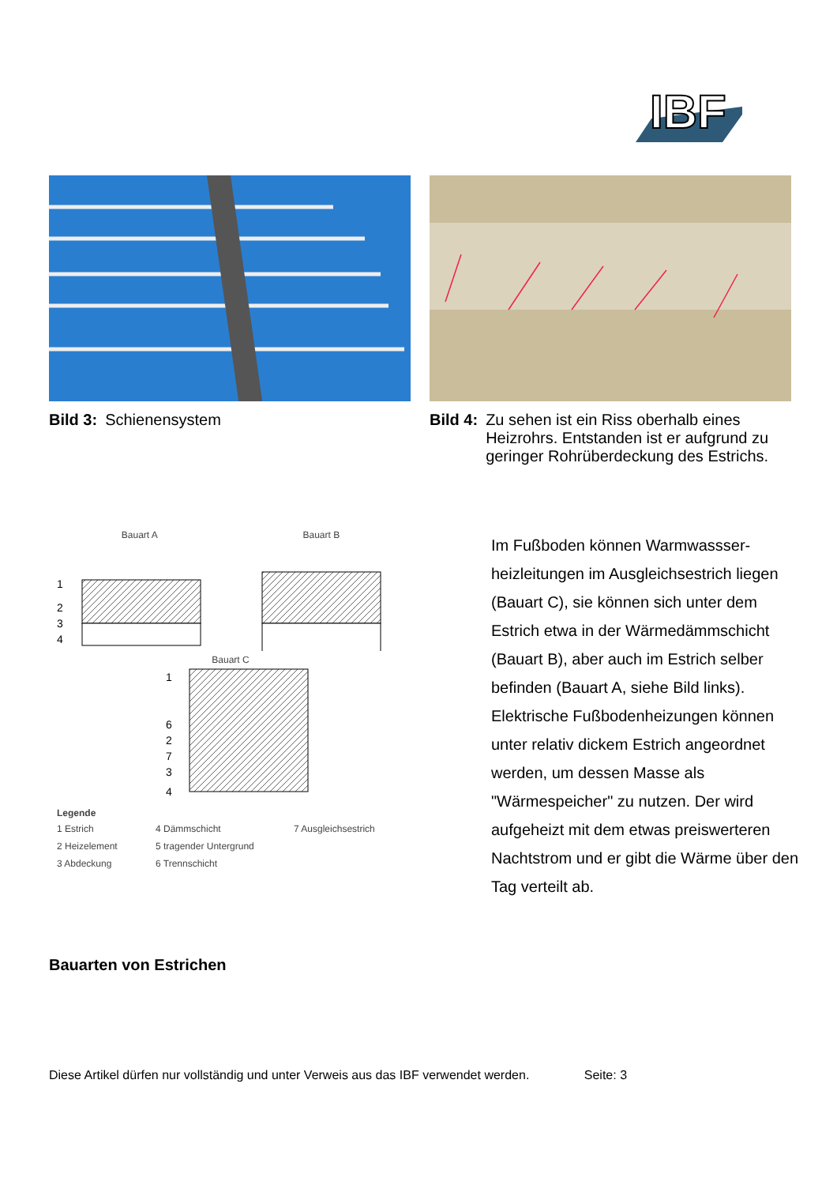IBF
Bild 3: Schienensystem Bild 4: Zu sehen ist ein Riss oberhalb eines Heizrohrs. Entstanden ist er aufgrund zu geringer Rohrüberdeckung des Estrichs.
Bauart A Bauart B
1
2
3
4
Bauart C
1
6
2
7
3
4
Legende
1 Estrich 4 Dämmschicht 7 Ausgleichsestrich 2 Heizelement 5 tragender Untergrund 3 Abdeckung 6 Trennschicht
Im Fußboden können Warmwassser-heizleitungen im Ausgleichsestrich liegen (Bauart C), sie können sich unter dem Estrich etwa in der Wärmedämmschicht (Bauart B), aber auch im Estrich selber befinden (Bauart A, siehe Bild links). Elektrische Fußbodenheizungen können unter relativ dickem Estrich angeordnet werden, um dessen Masse als "Wärmespeicher" zu nutzen. Der wird aufgeheizt mit dem etwas preiswerteren Nachtstrom und er gibt die Wärme über den Tag verteilt ab.
Bauarten von Estrichen
Diese Artikel dürfen nur vollständig und unter Verweis aus das IBF verwendet werden. Seite: 3